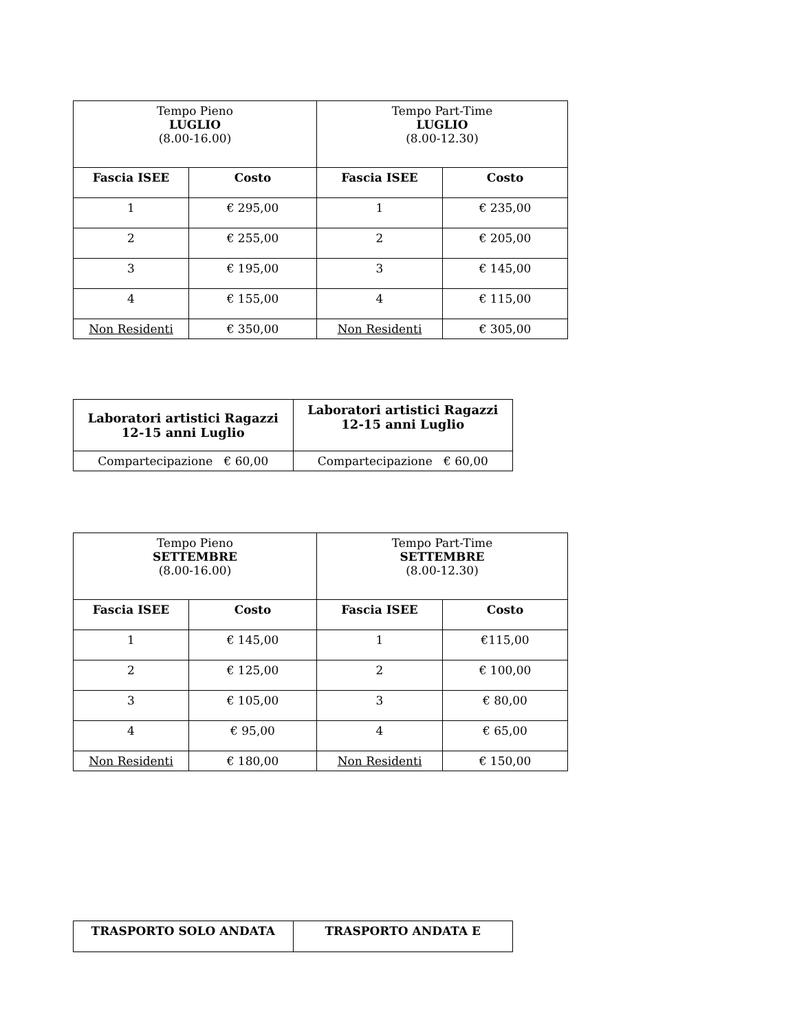| Tempo Pieno LUGLIO (8.00-16.00) | | Tempo Part-Time LUGLIO (8.00-12.30) | |
| --- | --- | --- | --- |
| Fascia ISEE | Costo | Fascia ISEE | Costo |
| 1 | € 295,00 | 1 | € 235,00 |
| 2 | € 255,00 | 2 | € 205,00 |
| 3 | € 195,00 | 3 | € 145,00 |
| 4 | € 155,00 | 4 | € 115,00 |
| Non Residenti | € 350,00 | Non Residenti | € 305,00 |
| Laboratori artistici Ragazzi 12-15 anni Luglio | Laboratori artistici Ragazzi 12-15 anni Luglio |
| --- | --- |
| Compartecipazione € 60,00 | Compartecipazione € 60,00 |
| Tempo Pieno SETTEMBRE (8.00-16.00) | | Tempo Part-Time SETTEMBRE (8.00-12.30) | |
| --- | --- | --- | --- |
| Fascia ISEE | Costo | Fascia ISEE | Costo |
| 1 | € 145,00 | 1 | €115,00 |
| 2 | € 125,00 | 2 | € 100,00 |
| 3 | € 105,00 | 3 | € 80,00 |
| 4 | € 95,00 | 4 | € 65,00 |
| Non Residenti | € 180,00 | Non Residenti | € 150,00 |
| TRASPORTO SOLO ANDATA | TRASPORTO ANDATA E |
| --- | --- |